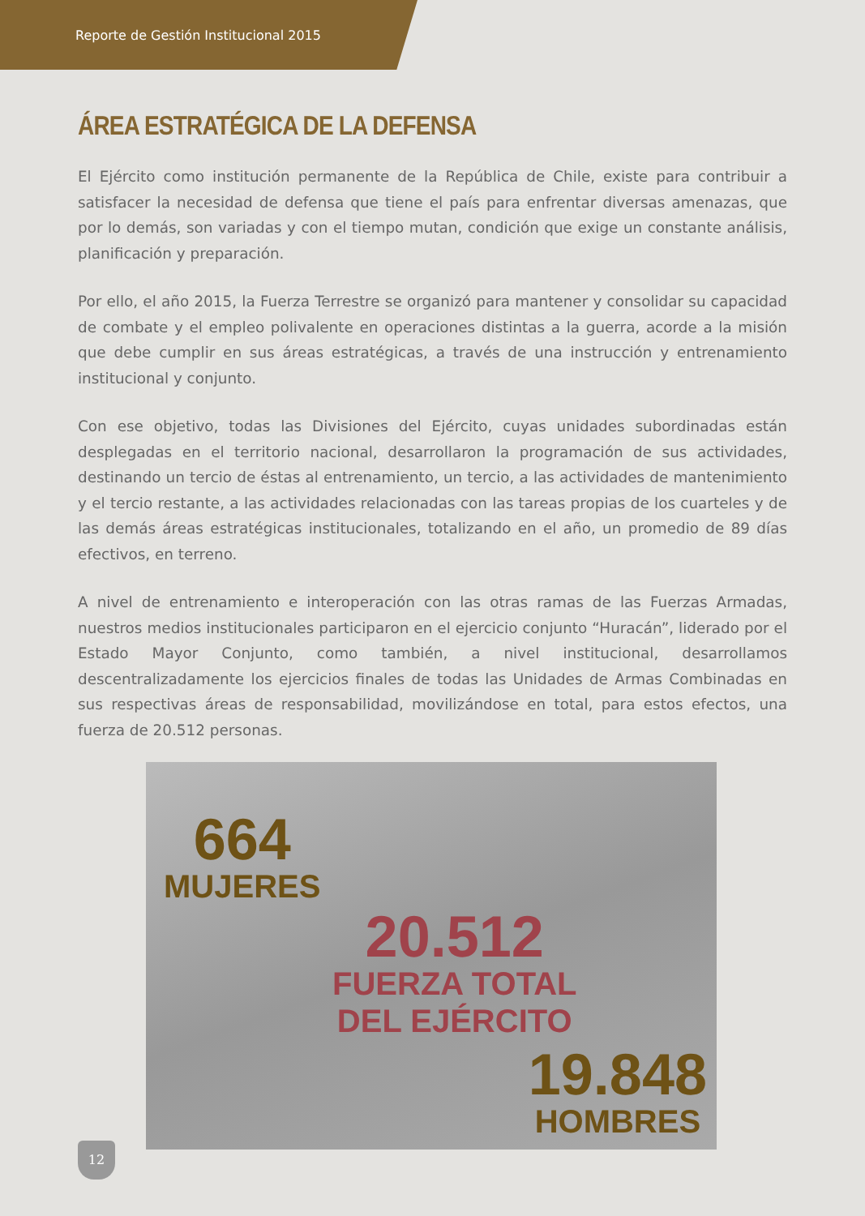Reporte de Gestión Institucional 2015
ÁREA ESTRATÉGICA DE LA DEFENSA
El Ejército como institución permanente de la República de Chile, existe para contribuir a satisfacer la necesidad de defensa que tiene el país para enfrentar diversas amenazas, que por lo demás, son variadas y con el tiempo mutan, condición que exige un constante análisis, planificación y preparación.
Por ello, el año 2015, la Fuerza Terrestre se organizó para mantener y consolidar su capacidad de combate y el empleo polivalente en operaciones distintas a la guerra, acorde a la misión que debe cumplir en sus áreas estratégicas, a través de una instrucción y entrenamiento institucional y conjunto.
Con ese objetivo, todas las Divisiones del Ejército, cuyas unidades subordinadas están desplegadas en el territorio nacional, desarrollaron la programación de sus actividades, destinando un tercio de éstas al entrenamiento, un tercio, a las actividades de mantenimiento y el tercio restante, a las actividades relacionadas con las tareas propias de los cuarteles y de las demás áreas estratégicas institucionales, totalizando en el año, un promedio de 89 días efectivos, en terreno.
A nivel de entrenamiento e interoperación con las otras ramas de las Fuerzas Armadas, nuestros medios institucionales participaron en el ejercicio conjunto “Huracán”, liderado por el Estado Mayor Conjunto, como también, a nivel institucional, desarrollamos descentralizadamente los ejercicios finales de todas las Unidades de Armas Combinadas en sus respectivas áreas de responsabilidad, movilizándose en total, para estos efectos, una fuerza de 20.512 personas.
664
MUJERES
20.512
FUERZA TOTAL
DEL EJÉRCITO
19.848
HOMBRES
12